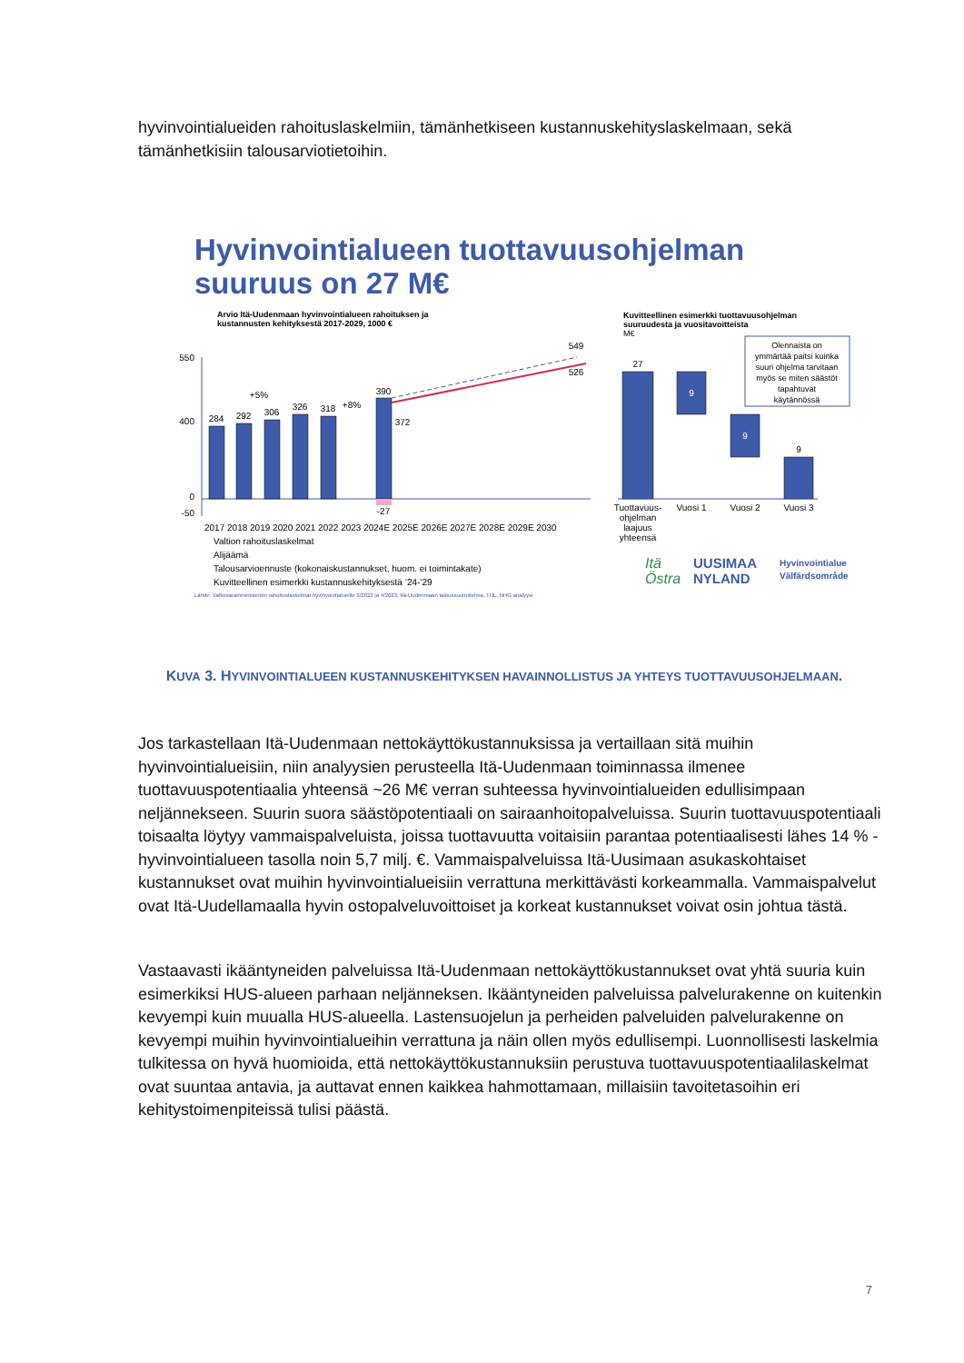hyvinvointialueiden rahoituslaskelmiin, tämänhetkiseen kustannuskehityslaskelmaan, sekä tämänhetkisiin talousarviotietoihin.
Hyvinvointialueen tuottavuusohjelman
suuruus on 27 M€
Arvio Itä-Uudenmaan hyvinvointialueen rahoituksen ja
kustannusten kehityksestä 2017-2029, 1000 €
550
400
0
-50
284
292
306
326
318
390
-27
372
549
526
+5%
+8%
2017 2018 2019 2020 2021 2022 2023 2024E 2025E 2026E 2027E 2028E 2029E 2030
Valtion rahoituslaskelmat
Alijäämä
Talousarvioennuste (kokonaiskustannukset, huom. ei toimintakate)
Kuvitteellinen esimerkki kustannuskehityksestä ’24-’29
Lähde: Valtiovarainministeriön rahoituslaskelmat hyvinvointialueille 3/2023 ja 4/2023, Itä-Uudenmaan taloussuunnitelma, THL, NHG analyysi
Kuvitteellinen esimerkki tuottavuusohjelman
suuruudesta ja vuositavoitteista
M€
27
9
9
9
Tuottavuus-
ohjelman
laajuus
yhteensä
Vuosi 1
Vuosi 2
Vuosi 3
Olennaista on
ymmärtää paitsi kuinka
suuri ohjelma tarvitaan
myös se miten säästöt
tapahtuvat
käytännössä
Itä
UUSIMAA
Östra
NYLAND
Hyvinvointialue
Välfärdsområde
KUVA 3. HYVINVOINTIALUEEN KUSTANNUSKEHITYKSEN HAVAINNOLLISTUS JA YHTEYS TUOTTAVUUSOHJELMAAN.
Jos tarkastellaan Itä-Uudenmaan nettokäyttökustannuksissa ja vertaillaan sitä muihin hyvinvointialueisiin, niin analyysien perusteella Itä-Uudenmaan toiminnassa ilmenee tuottavuuspotentiaalia yhteensä ~26 M€ verran suhteessa hyvinvointialueiden edullisimpaan neljännekseen. Suurin suora säästöpotentiaali on sairaanhoitopalveluissa. Suurin tuottavuuspotentiaali toisaalta löytyy vammaispalveluista, joissa tuottavuutta voitaisiin parantaa potentiaalisesti lähes 14 % - hyvinvointialueen tasolla noin 5,7 milj. €. Vammaispalveluissa Itä-Uusimaan asukaskohtaiset kustannukset ovat muihin hyvinvointialueisiin verrattuna merkittävästi korkeammalla. Vammaispalvelut ovat Itä-Uudellamaalla hyvin ostopalveluvoittoiset ja korkeat kustannukset voivat osin johtua tästä.
Vastaavasti ikääntyneiden palveluissa Itä-Uudenmaan nettokäyttökustannukset ovat yhtä suuria kuin esimerkiksi HUS-alueen parhaan neljänneksen. Ikääntyneiden palveluissa palvelurakenne on kuitenkin kevyempi kuin muualla HUS-alueella. Lastensuojelun ja perheiden palveluiden palvelurakenne on kevyempi muihin hyvinvointialueihin verrattuna ja näin ollen myös edullisempi. Luonnollisesti laskelmia tulkitessa on hyvä huomioida, että nettokäyttökustannuksiin perustuva tuottavuuspotentiaalilaskelmat ovat suuntaa antavia, ja auttavat ennen kaikkea hahmottamaan, millaisiin tavoitetasoihin eri kehitystoimenpiteissä tulisi päästä.
7